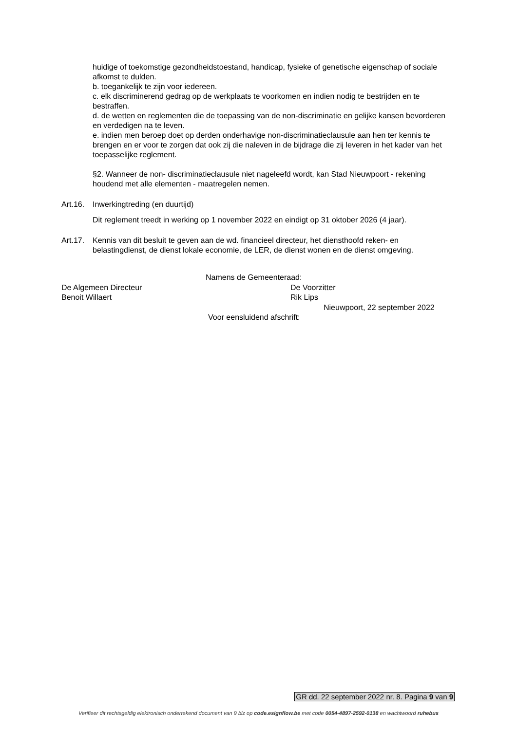huidige of toekomstige gezondheidstoestand, handicap, fysieke of genetische eigenschap of sociale afkomst te dulden.
b. toegankelijk te zijn voor iedereen.
c. elk discriminerend gedrag op de werkplaats te voorkomen en indien nodig te bestrijden en te bestraffen.
d. de wetten en reglementen die de toepassing van de non-discriminatie en gelijke kansen bevorderen en verdedigen na te leven.
e. indien men beroep doet op derden onderhavige non-discriminatieclausule aan hen ter kennis te brengen en er voor te zorgen dat ook zij die naleven in de bijdrage die zij leveren in het kader van het toepasselijke reglement.
§2. Wanneer de non- discriminatieclausule niet nageleefd wordt, kan Stad Nieuwpoort - rekening houdend met alle elementen - maatregelen nemen.
Art.16. Inwerkingtreding (en duurtijd)
Dit reglement treedt in werking op 1 november 2022 en eindigt op 31 oktober 2026 (4 jaar).
Art.17. Kennis van dit besluit te geven aan de wd. financieel directeur, het diensthoofd reken- en belastingdienst, de dienst lokale economie, de LER, de dienst wonen en de dienst omgeving.
Namens de Gemeenteraad:
De Algemeen Directeur De Voorzitter
Benoit Willaert Rik Lips
Nieuwpoort, 22 september 2022
Voor eensluidend afschrift:
GR dd. 22 september 2022 nr. 8. Pagina 9 van 9
Verifieer dit rechtsgeldig elektronisch ondertekend document van 9 blz op code.esignflow.be met code 0054-4897-2592-0138 en wachtwoord ruhebus